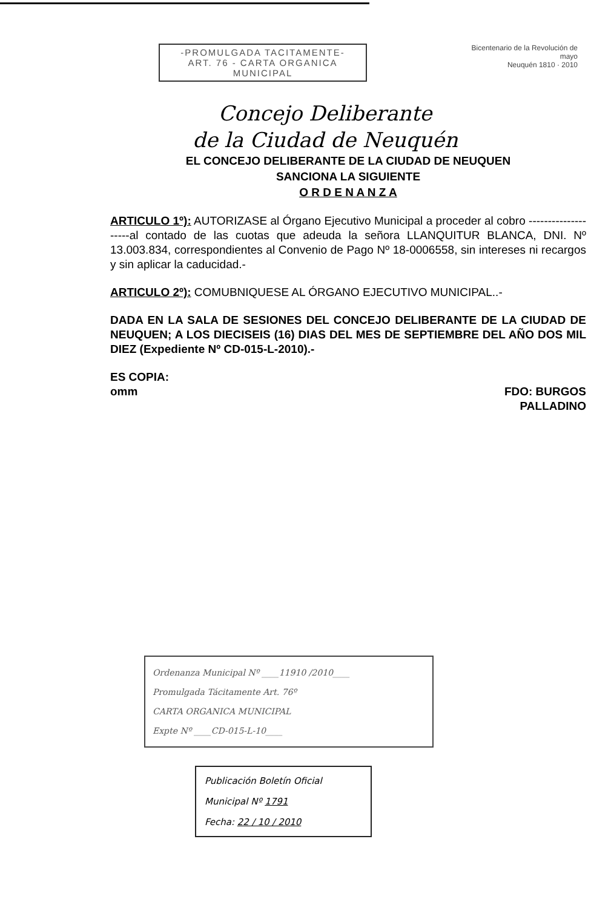-PROMULGADA TACITAMENTE-
ART. 76 - CARTA ORGANICA
MUNICIPAL
Bicentenario de la Revolución de mayo
Neuquén 1810 · 2010
Concejo Deliberante
de la Ciudad de Neuquén
EL CONCEJO DELIBERANTE DE LA CIUDAD DE NEUQUEN
SANCIONA LA SIGUIENTE
O R D E N A N Z A
ARTICULO 1º): AUTORIZASE al Órgano Ejecutivo Municipal a proceder al cobro --------------------al contado de las cuotas que adeuda la señora LLANQUITUR BLANCA, DNI. Nº 13.003.834, correspondientes al Convenio de Pago Nº 18-0006558, sin intereses ni recargos y sin aplicar la caducidad.-
ARTICULO 2º): COMUBNIQUESE AL ÓRGANO EJECUTIVO MUNICIPAL..-
DADA EN LA SALA DE SESIONES DEL CONCEJO DELIBERANTE DE LA CIUDAD DE NEUQUEN; A LOS DIECISEIS (16) DIAS DEL MES DE SEPTIEMBRE DEL AÑO DOS MIL DIEZ (Expediente Nº CD-015-L-2010).-
ES COPIA:
omm
FDO: BURGOS
PALLADINO
Ordenanza Municipal Nº ____11910 /2010____
Promulgada Tácitamente Art. 76º
CARTA ORGANICA MUNICIPAL
Expte Nº ____CD-015-L-10____
Publicación Boletín Oficial
Municipal Nº 1791
Fecha: 22 / 10 / 2010